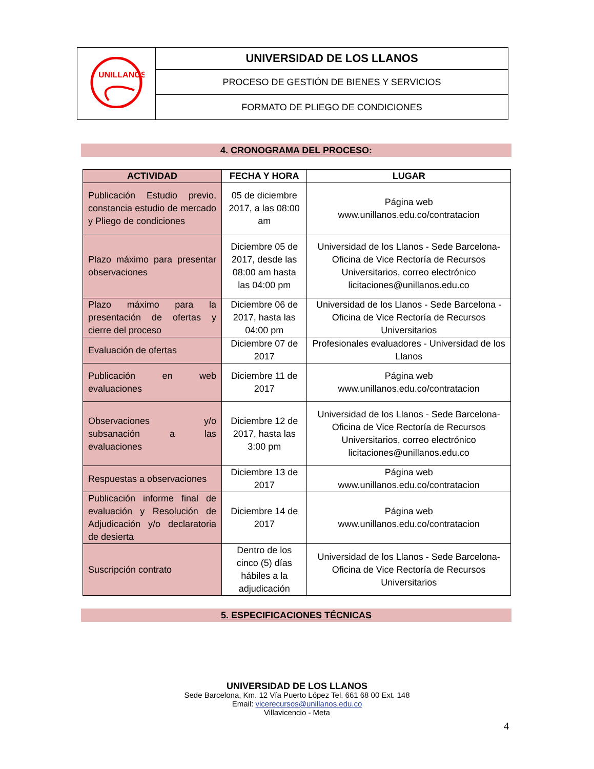| UNILLANOS | UNIVERSIDAD DE LOS LLANOS |
| | PROCESO DE GESTIÓN DE BIENES Y SERVICIOS |
| | FORMATO DE PLIEGO DE CONDICIONES |
4. CRONOGRAMA DEL PROCESO:
| ACTIVIDAD | FECHA Y HORA | LUGAR |
| --- | --- | --- |
| Publicación Estudio previo, constancia estudio de mercado y Pliego de condiciones | 05 de diciembre 2017, a las 08:00 am | Página web www.unillanos.edu.co/contratacion |
| Plazo máximo para presentar observaciones | Diciembre 05 de 2017, desde las 08:00 am hasta las 04:00 pm | Universidad de los Llanos - Sede Barcelona-Oficina de Vice Rectoría de Recursos Universitarios, correo electrónico licitaciones@unillanos.edu.co |
| Plazo máximo para la presentación de ofertas y cierre del proceso | Diciembre 06 de 2017, hasta las 04:00 pm | Universidad de los Llanos - Sede Barcelona -Oficina de Vice Rectoría de Recursos Universitarios |
| Evaluación de ofertas | Diciembre 07 de 2017 | Profesionales evaluadores - Universidad de los Llanos |
| Publicación en web evaluaciones | Diciembre 11 de 2017 | Página web www.unillanos.edu.co/contratacion |
| Observaciones y/o subsanación a las evaluaciones | Diciembre 12 de 2017, hasta las 3:00 pm | Universidad de los Llanos - Sede Barcelona-Oficina de Vice Rectoría de Recursos Universitarios, correo electrónico licitaciones@unillanos.edu.co |
| Respuestas a observaciones | Diciembre 13 de 2017 | Página web www.unillanos.edu.co/contratacion |
| Publicación informe final de evaluación y Resolución de Adjudicación y/o declaratoria de desierta | Diciembre 14 de 2017 | Página web www.unillanos.edu.co/contratacion |
| Suscripción contrato | Dentro de los cinco (5) días hábiles a la adjudicación | Universidad de los Llanos - Sede Barcelona-Oficina de Vice Rectoría de Recursos Universitarios |
5. ESPECIFICACIONES TÉCNICAS
UNIVERSIDAD DE LOS LLANOS
Sede Barcelona, Km. 12 Vía Puerto López Tel. 661 68 00 Ext. 148
Email: vicerecursos@unillanos.edu.co
Villavicencio - Meta
4